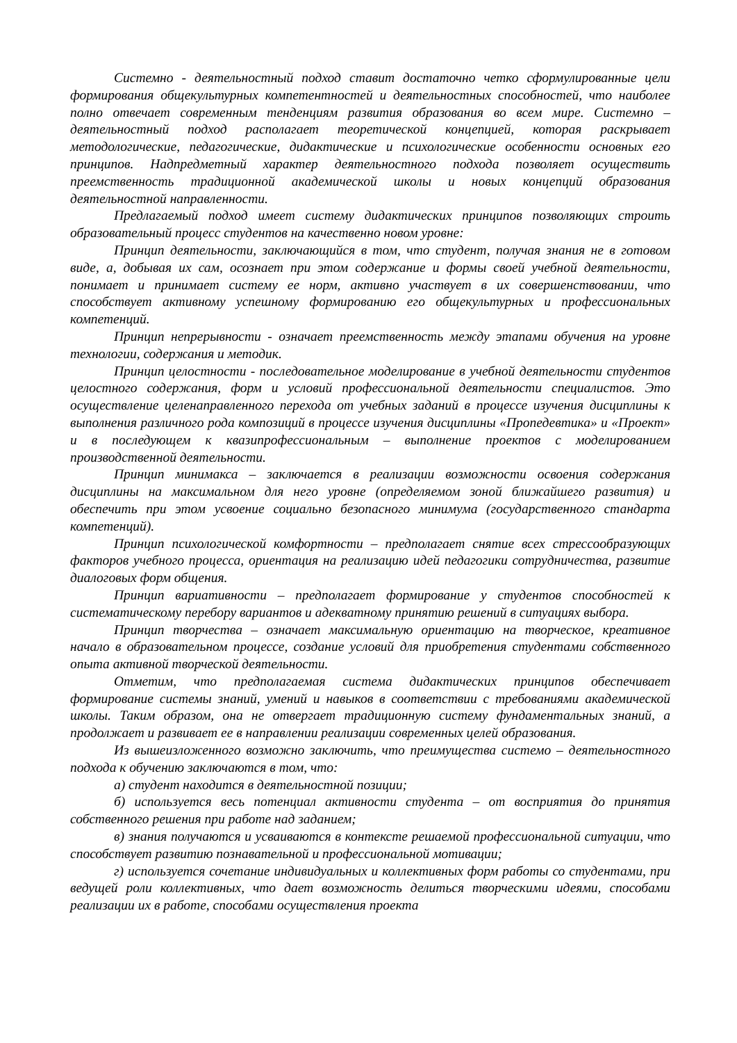Системно - деятельностный подход ставит достаточно четко сформулированные цели формирования общекультурных компетентностей и деятельностных способностей, что наиболее полно отвечает современным тенденциям развития образования во всем мире. Системно – деятельностный подход располагает теоретической концепцией, которая раскрывает методологические, педагогические, дидактические и психологические особенности основных его принципов. Надпредметный характер деятельностного подхода позволяет осуществить преемственность традиционной академической школы и новых концепций образования деятельностной направленности.
Предлагаемый подход имеет систему дидактических принципов позволяющих строить образовательный процесс студентов на качественно новом уровне:
Принцип деятельности, заключающийся в том, что студент, получая знания не в готовом виде, а, добывая их сам, осознает при этом содержание и формы своей учебной деятельности, понимает и принимает систему ее норм, активно участвует в их совершенствовании, что способствует активному успешному формированию его общекультурных и профессиональных компетенций.
Принцип непрерывности - означает преемственность между этапами обучения на уровне технологии, содержания и методик.
Принцип целостности - последовательное моделирование в учебной деятельности студентов целостного содержания, форм и условий профессиональной деятельности специалистов. Это осуществление целенаправленного перехода от учебных заданий в процессе изучения дисциплины к выполнения различного рода композиций в процессе изучения дисциплины «Пропедевтика» и «Проект» и в последующем к квазипрофессиональным – выполнение проектов с моделированием производственной деятельности.
Принцип минимакса – заключается в реализации возможности освоения содержания дисциплины на максимальном для него уровне (определяемом зоной ближайшего развития) и обеспечить при этом усвоение социально безопасного минимума (государственного стандарта компетенций).
Принцип психологической комфортности – предполагает снятие всех стрессообразующих факторов учебного процесса, ориентация на реализацию идей педагогики сотрудничества, развитие диалоговых форм общения.
Принцип вариативности – предполагает формирование у студентов способностей к систематическому перебору вариантов и адекватному принятию решений в ситуациях выбора.
Принцип творчества – означает максимальную ориентацию на творческое, креативное начало в образовательном процессе, создание условий для приобретения студентами собственного опыта активной творческой деятельности.
Отметим, что предполагаемая система дидактических принципов обеспечивает формирование системы знаний, умений и навыков в соответствии с требованиями академической школы. Таким образом, она не отвергает традиционную систему фундаментальных знаний, а продолжает и развивает ее в направлении реализации современных целей образования.
Из вышеизложенного возможно заключить, что преимущества системо – деятельностного подхода к обучению заключаются в том, что:
а) студент находится в деятельностной позиции;
б) используется весь потенциал активности студента – от восприятия до принятия собственного решения при работе над заданием;
в) знания получаются и усваиваются в контексте решаемой профессиональной ситуации, что способствует развитию познавательной и профессиональной мотивации;
г) используется сочетание индивидуальных и коллективных форм работы со студентами, при ведущей роли коллективных, что дает возможность делиться творческими идеями, способами реализации их в работе, способами осуществления проекта